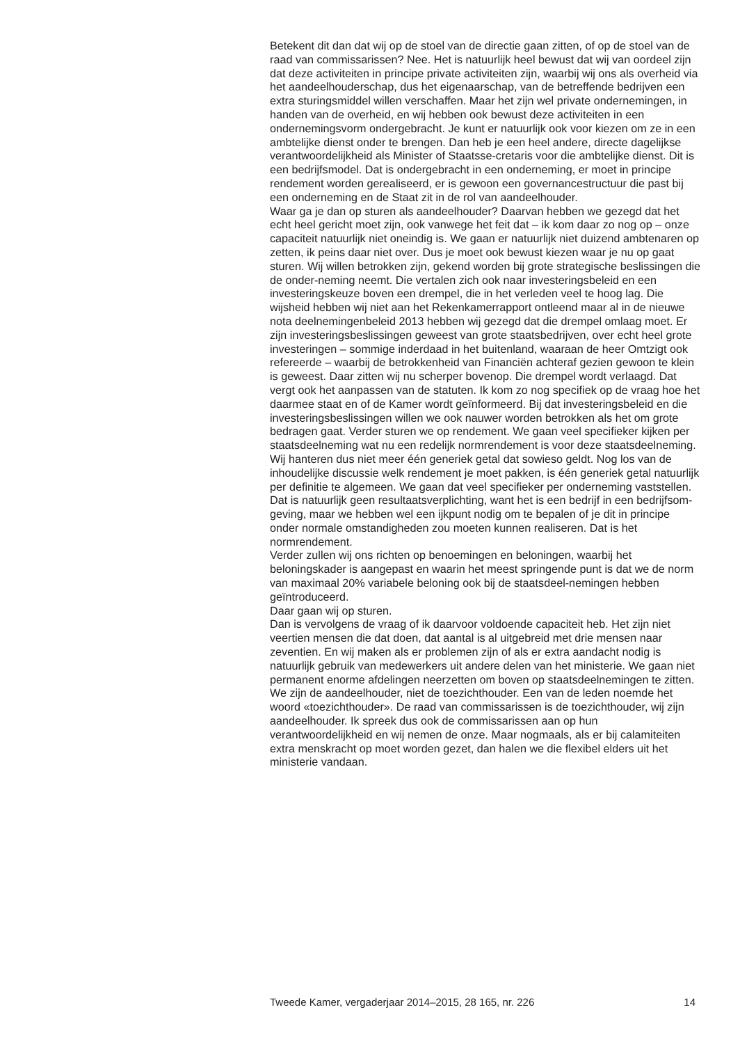Betekent dit dan dat wij op de stoel van de directie gaan zitten, of op de stoel van de raad van commissarissen? Nee. Het is natuurlijk heel bewust dat wij van oordeel zijn dat deze activiteiten in principe private activiteiten zijn, waarbij wij ons als overheid via het aandeelhouderschap, dus het eigenaarschap, van de betreffende bedrijven een extra sturingsmiddel willen verschaffen. Maar het zijn wel private ondernemingen, in handen van de overheid, en wij hebben ook bewust deze activiteiten in een ondernemingsvorm ondergebracht. Je kunt er natuurlijk ook voor kiezen om ze in een ambtelijke dienst onder te brengen. Dan heb je een heel andere, directe dagelijkse verantwoordelijkheid als Minister of Staatsse-cretaris voor die ambtelijke dienst. Dit is een bedrijfsmodel. Dat is ondergebracht in een onderneming, er moet in principe rendement worden gerealiseerd, er is gewoon een governancestructuur die past bij een onderneming en de Staat zit in de rol van aandeelhouder.
Waar ga je dan op sturen als aandeelhouder? Daarvan hebben we gezegd dat het echt heel gericht moet zijn, ook vanwege het feit dat – ik kom daar zo nog op – onze capaciteit natuurlijk niet oneindig is. We gaan er natuurlijk niet duizend ambtenaren op zetten, ik peins daar niet over. Dus je moet ook bewust kiezen waar je nu op gaat sturen. Wij willen betrokken zijn, gekend worden bij grote strategische beslissingen die de onder-neming neemt. Die vertalen zich ook naar investeringsbeleid en een investeringskeuze boven een drempel, die in het verleden veel te hoog lag. Die wijsheid hebben wij niet aan het Rekenkamerrapport ontleend maar al in de nieuwe nota deelnemingenbeleid 2013 hebben wij gezegd dat die drempel omlaag moet. Er zijn investeringsbeslissingen geweest van grote staatsbedrijven, over echt heel grote investeringen – sommige inderdaad in het buitenland, waaraan de heer Omtzigt ook refereerde – waarbij de betrokkenheid van Financiën achteraf gezien gewoon te klein is geweest. Daar zitten wij nu scherper bovenop. Die drempel wordt verlaagd. Dat vergt ook het aanpassen van de statuten. Ik kom zo nog specifiek op de vraag hoe het daarmee staat en of de Kamer wordt geïnformeerd. Bij dat investeringsbeleid en die investeringsbeslissingen willen we ook nauwer worden betrokken als het om grote bedragen gaat. Verder sturen we op rendement. We gaan veel specifieker kijken per staatsdeelneming wat nu een redelijk normrendement is voor deze staatsdeelneming. Wij hanteren dus niet meer één generiek getal dat sowieso geldt. Nog los van de inhoudelijke discussie welk rendement je moet pakken, is één generiek getal natuurlijk per definitie te algemeen. We gaan dat veel specifieker per onderneming vaststellen. Dat is natuurlijk geen resultaatsverplichting, want het is een bedrijf in een bedrijfsom-geving, maar we hebben wel een ijkpunt nodig om te bepalen of je dit in principe onder normale omstandigheden zou moeten kunnen realiseren. Dat is het normrendement.
Verder zullen wij ons richten op benoemingen en beloningen, waarbij het beloningskader is aangepast en waarin het meest springende punt is dat we de norm van maximaal 20% variabele beloning ook bij de staatsdeel-nemingen hebben geïntroduceerd.
Daar gaan wij op sturen.
Dan is vervolgens de vraag of ik daarvoor voldoende capaciteit heb. Het zijn niet veertien mensen die dat doen, dat aantal is al uitgebreid met drie mensen naar zeventien. En wij maken als er problemen zijn of als er extra aandacht nodig is natuurlijk gebruik van medewerkers uit andere delen van het ministerie. We gaan niet permanent enorme afdelingen neerzetten om boven op staatsdeelnemingen te zitten. We zijn de aandeelhouder, niet de toezichthouder. Een van de leden noemde het woord «toezichthouder». De raad van commissarissen is de toezichthouder, wij zijn aandeelhouder. Ik spreek dus ook de commissarissen aan op hun verantwoordelijkheid en wij nemen de onze. Maar nogmaals, als er bij calamiteiten extra menskracht op moet worden gezet, dan halen we die flexibel elders uit het ministerie vandaan.
Tweede Kamer, vergaderjaar 2014–2015, 28 165, nr. 226 14